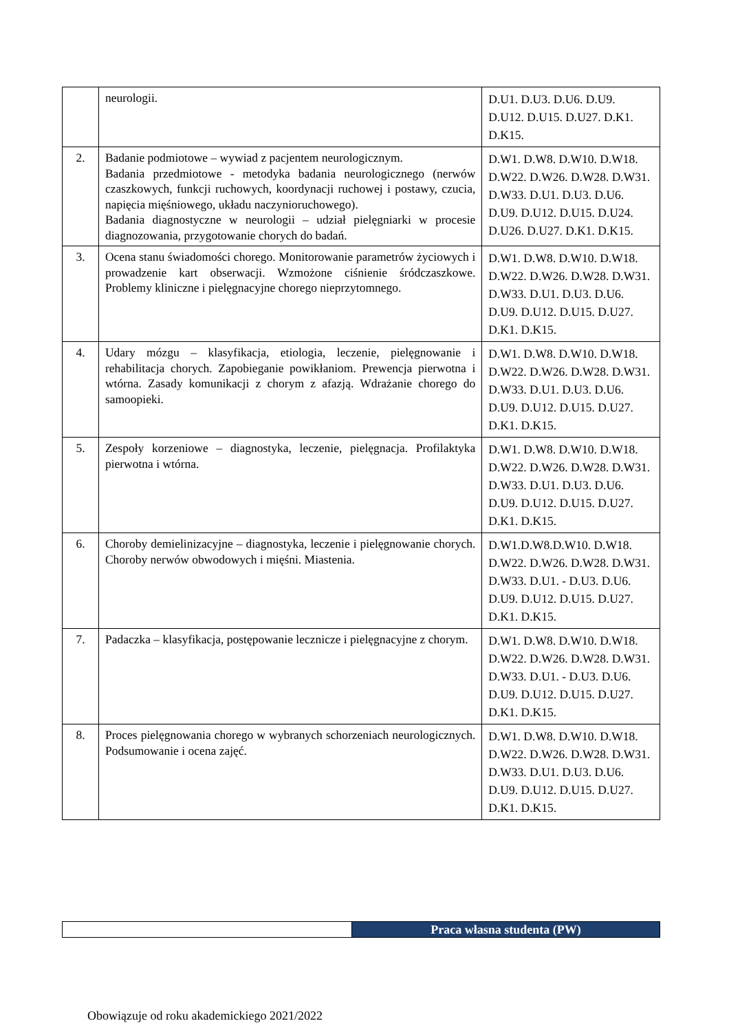| | neurologii. | D.U1. D.U3. D.U6. D.U9. D.U12. D.U15. D.U27. D.K1. D.K15. |
| 2. | Badanie podmiotowe – wywiad z pacjentem neurologicznym. Badania przedmiotowe - metodyka badania neurologicznego (nerwów czaszkowych, funkcji ruchowych, koordynacji ruchowej i postawy, czucia, napięcia mięśniowego, układu naczynioruchowego). Badania diagnostyczne w neurologii – udział pielęgniarki w procesie diagnozowania, przygotowanie chorych do badań. | D.W1. D.W8. D.W10. D.W18. D.W22. D.W26. D.W28. D.W31. D.W33. D.U1. D.U3. D.U6. D.U9. D.U12. D.U15. D.U24. D.U26. D.U27. D.K1. D.K15. |
| 3. | Ocena stanu świadomości chorego. Monitorowanie parametrów życiowych i prowadzenie kart obserwacji. Wzmożone ciśnienie śródczaszkowe. Problemy kliniczne i pielęgnacyjne chorego nieprzytomnego. | D.W1. D.W8. D.W10. D.W18. D.W22. D.W26. D.W28. D.W31. D.W33. D.U1. D.U3. D.U6. D.U9. D.U12. D.U15. D.U27. D.K1. D.K15. |
| 4. | Udary mózgu – klasyfikacja, etiologia, leczenie, pielęgnowanie i rehabilitacja chorych. Zapobieganie powikłaniom. Prewencja pierwotna i wtórna. Zasady komunikacji z chorym z afazją. Wdrażanie chorego do samoopieki. | D.W1. D.W8. D.W10. D.W18. D.W22. D.W26. D.W28. D.W31. D.W33. D.U1. D.U3. D.U6. D.U9. D.U12. D.U15. D.U27. D.K1. D.K15. |
| 5. | Zespoły korzeniowe – diagnostyka, leczenie, pielęgnacja. Profilaktyka pierwotna i wtórna. | D.W1. D.W8. D.W10. D.W18. D.W22. D.W26. D.W28. D.W31. D.W33. D.U1. D.U3. D.U6. D.U9. D.U12. D.U15. D.U27. D.K1. D.K15. |
| 6. | Choroby demielinizacyjne – diagnostyka, leczenie i pielęgnowanie chorych. Choroby nerwów obwodowych i mięśni. Miastenia. | D.W1.D.W8.D.W10. D.W18. D.W22. D.W26. D.W28. D.W31. D.W33. D.U1. - D.U3. D.U6. D.U9. D.U12. D.U15. D.U27. D.K1. D.K15. |
| 7. | Padaczka – klasyfikacja, postępowanie lecznicze i pielęgnacyjne z chorym. | D.W1. D.W8. D.W10. D.W18. D.W22. D.W26. D.W28. D.W31. D.W33. D.U1. - D.U3. D.U6. D.U9. D.U12. D.U15. D.U27. D.K1. D.K15. |
| 8. | Proces pielęgnowania chorego w wybranych schorzeniach neurologicznych. Podsumowanie i ocena zajęć. | D.W1. D.W8. D.W10. D.W18. D.W22. D.W26. D.W28. D.W31. D.W33. D.U1. D.U3. D.U6. D.U9. D.U12. D.U15. D.U27. D.K1. D.K15. |
| | Praca własna studenta (PW) |
Obowiązuje od roku akademickiego 2021/2022